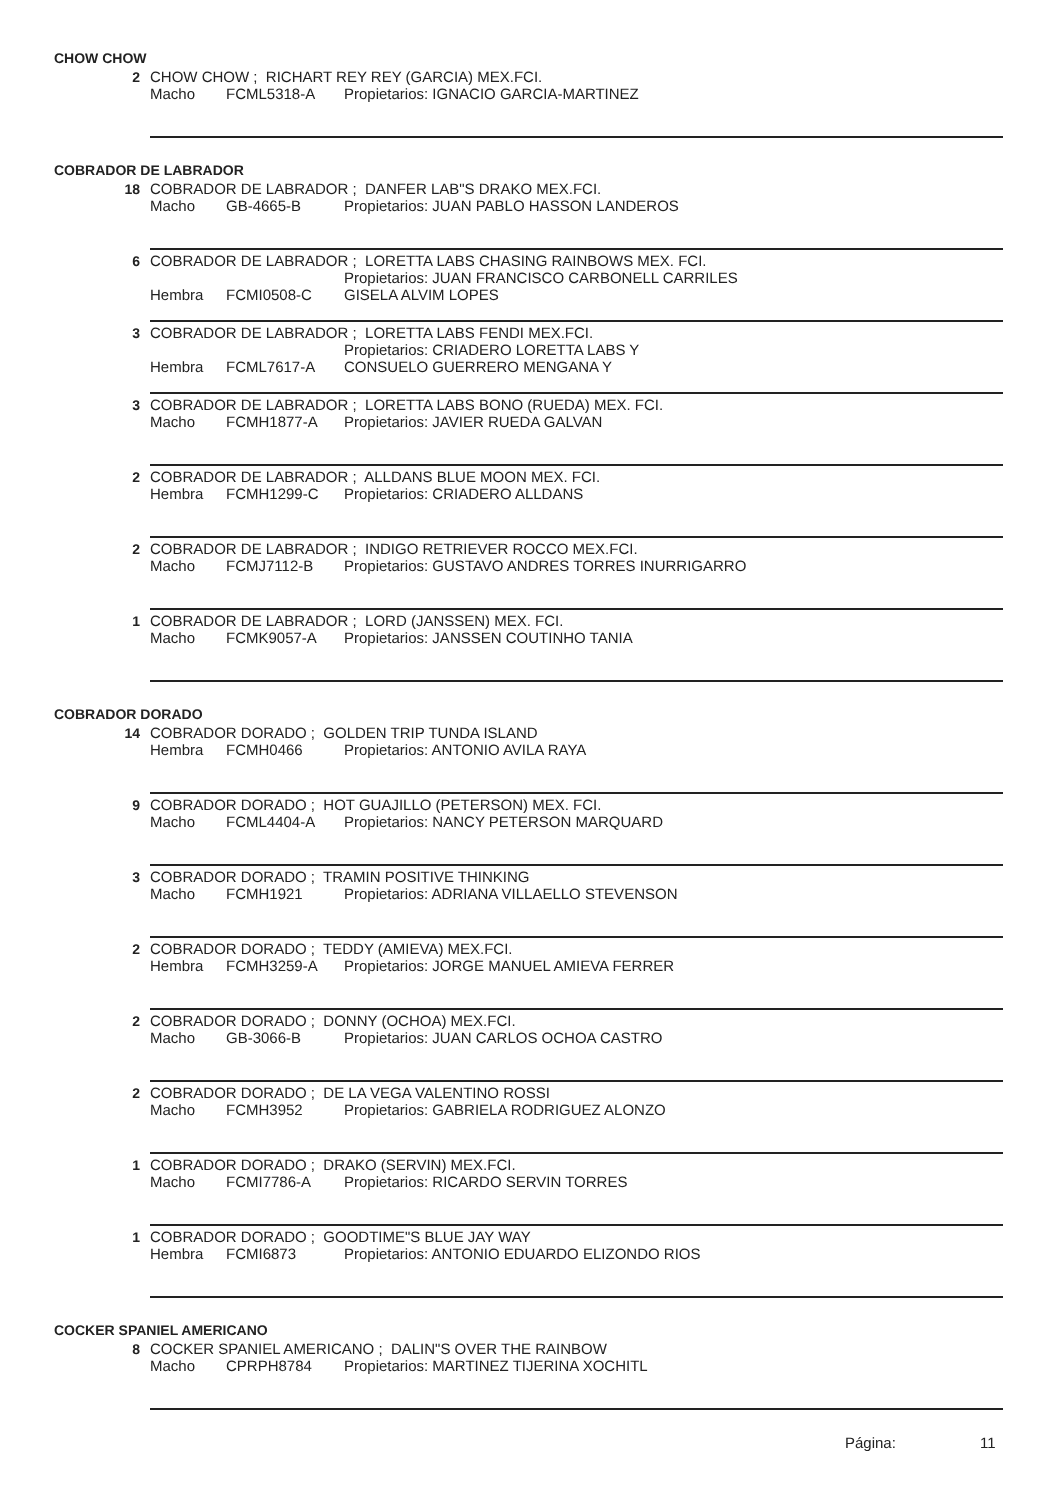CHOW CHOW
2 CHOW CHOW ; RICHART REY REY (GARCIA) MEX.FCI.
Macho FCML5318-A Propietarios: IGNACIO GARCIA-MARTINEZ
COBRADOR DE LABRADOR
18 COBRADOR DE LABRADOR ; DANFER LAB"S DRAKO MEX.FCI.
Macho GB-4665-B Propietarios: JUAN PABLO HASSON LANDEROS
6 COBRADOR DE LABRADOR ; LORETTA LABS CHASING RAINBOWS MEX. FCI.
Hembra FCMI0508-C Propietarios: JUAN FRANCISCO CARBONELL CARRILES
GISELA ALVIM LOPES
3 COBRADOR DE LABRADOR ; LORETTA LABS FENDI MEX.FCI.
Hembra FCML7617-A Propietarios: CRIADERO LORETTA LABS Y
CONSUELO GUERRERO MENGANA Y
3 COBRADOR DE LABRADOR ; LORETTA LABS BONO (RUEDA) MEX. FCI.
Macho FCMH1877-A Propietarios: JAVIER RUEDA GALVAN
2 COBRADOR DE LABRADOR ; ALLDANS BLUE MOON MEX. FCI.
Hembra FCMH1299-C Propietarios: CRIADERO ALLDANS
2 COBRADOR DE LABRADOR ; INDIGO RETRIEVER ROCCO MEX.FCI.
Macho FCMJ7112-B Propietarios: GUSTAVO ANDRES TORRES INURRIGARRO
1 COBRADOR DE LABRADOR ; LORD (JANSSEN) MEX. FCI.
Macho FCMK9057-A Propietarios: JANSSEN COUTINHO TANIA
COBRADOR DORADO
14 COBRADOR DORADO ; GOLDEN TRIP TUNDA ISLAND
Hembra FCMH0466 Propietarios: ANTONIO AVILA RAYA
9 COBRADOR DORADO ; HOT GUAJILLO (PETERSON) MEX. FCI.
Macho FCML4404-A Propietarios: NANCY PETERSON MARQUARD
3 COBRADOR DORADO ; TRAMIN POSITIVE THINKING
Macho FCMH1921 Propietarios: ADRIANA VILLAELLO STEVENSON
2 COBRADOR DORADO ; TEDDY (AMIEVA) MEX.FCI.
Hembra FCMH3259-A Propietarios: JORGE MANUEL AMIEVA FERRER
2 COBRADOR DORADO ; DONNY (OCHOA) MEX.FCI.
Macho GB-3066-B Propietarios: JUAN CARLOS OCHOA CASTRO
2 COBRADOR DORADO ; DE LA VEGA VALENTINO ROSSI
Macho FCMH3952 Propietarios: GABRIELA RODRIGUEZ ALONZO
1 COBRADOR DORADO ; DRAKO (SERVIN) MEX.FCI.
Macho FCMI7786-A Propietarios: RICARDO SERVIN TORRES
1 COBRADOR DORADO ; GOODTIME"S BLUE JAY WAY
Hembra FCMI6873 Propietarios: ANTONIO EDUARDO ELIZONDO RIOS
COCKER SPANIEL AMERICANO
8 COCKER SPANIEL AMERICANO ; DALIN"S OVER THE RAINBOW
Macho CPRPH8784 Propietarios: MARTINEZ TIJERINA XOCHITL
Página: 11